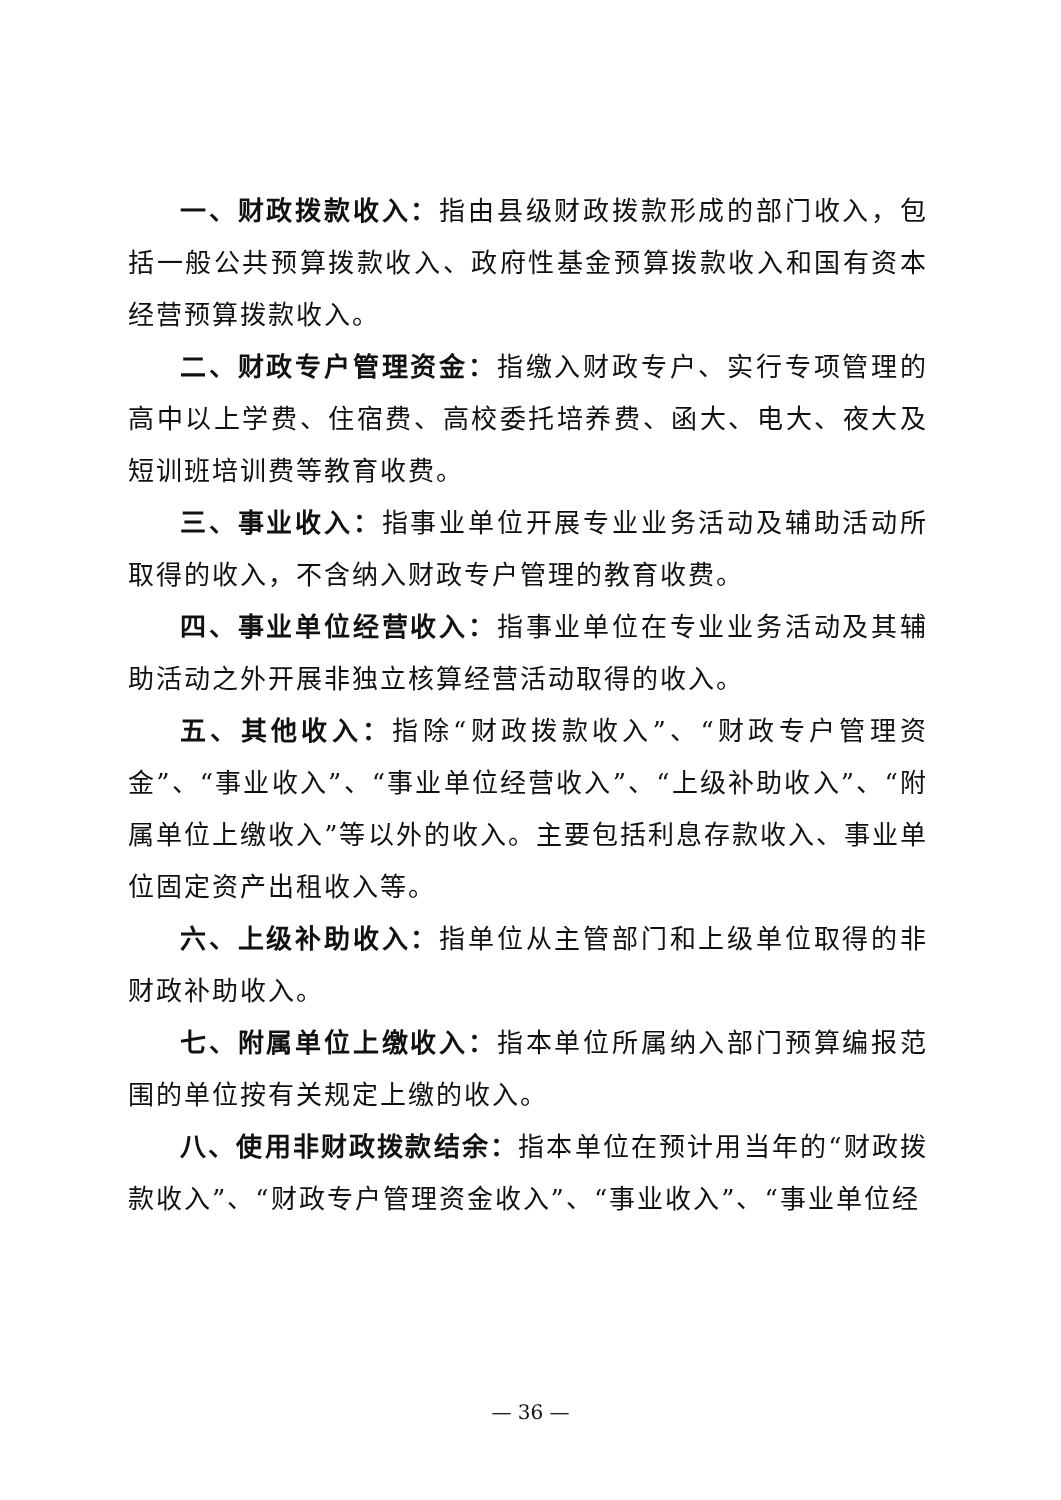一、财政拨款收入：指由县级财政拨款形成的部门收入，包括一般公共预算拨款收入、政府性基金预算拨款收入和国有资本经营预算拨款收入。
二、财政专户管理资金：指缴入财政专户、实行专项管理的高中以上学费、住宿费、高校委托培养费、函大、电大、夜大及短训班培训费等教育收费。
三、事业收入：指事业单位开展专业业务活动及辅助活动所取得的收入，不含纳入财政专户管理的教育收费。
四、事业单位经营收入：指事业单位在专业业务活动及其辅助活动之外开展非独立核算经营活动取得的收入。
五、其他收入：指除“财政拨款收入”、“财政专户管理资金”、“事业收入”、“事业单位经营收入”、“上级补助收入”、“附属单位上缴收入”等以外的收入。主要包括利息存款收入、事业单位固定资产出租收入等。
六、上级补助收入：指单位从主管部门和上级单位取得的非财政补助收入。
七、附属单位上缴收入：指本单位所属纳入部门预算编报范围的单位按有关规定上缴的收入。
八、使用非财政拨款结余：指本单位在预计用当年的“财政拨款收入”、“财政专户管理资金收入”、“事业收入”、“事业单位经
— 36 —